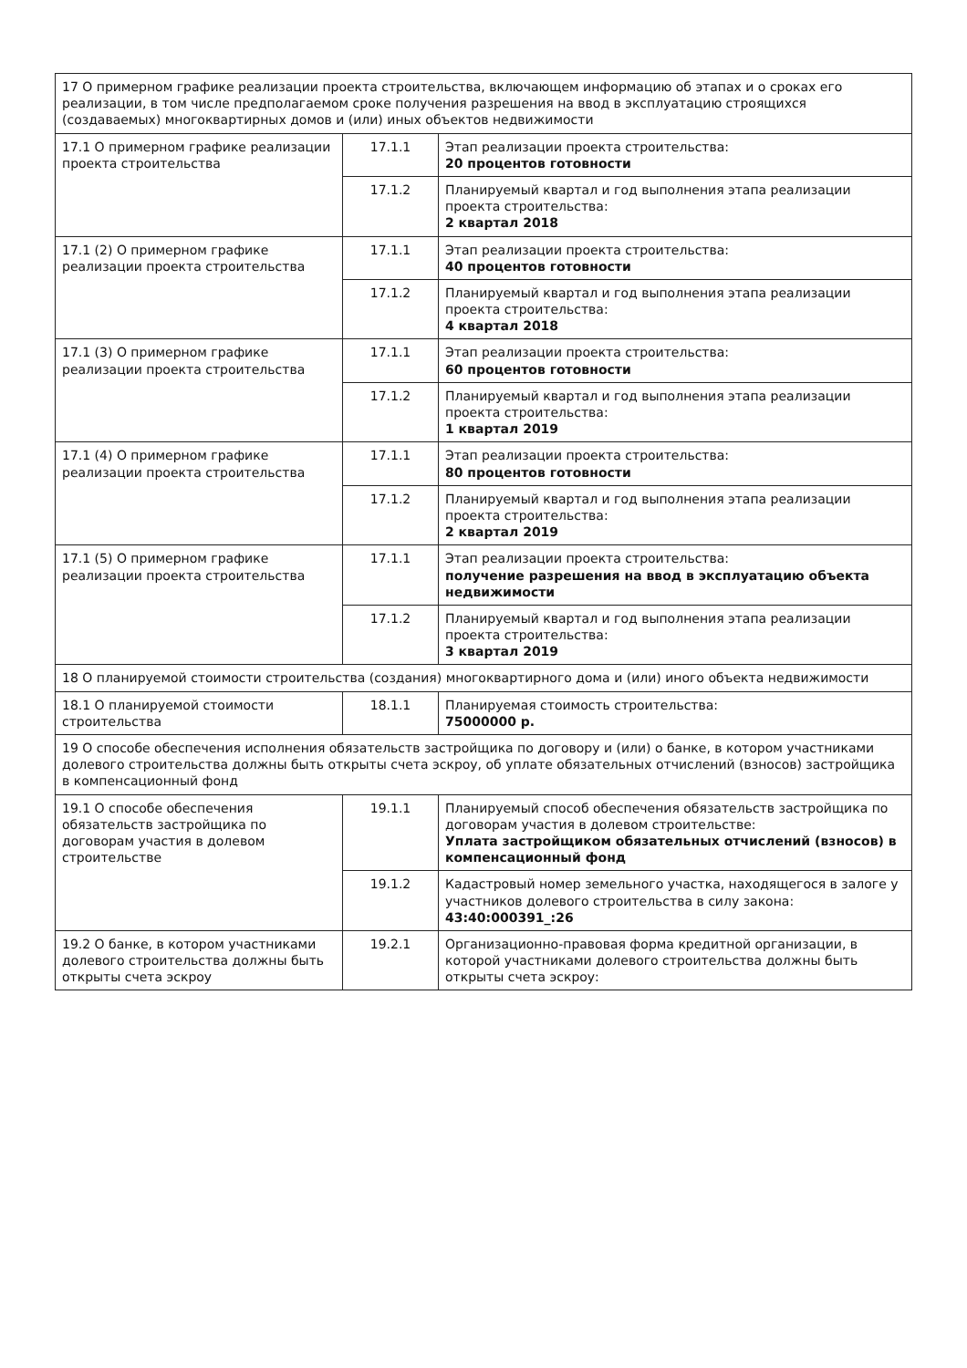| 17 О примерном графике реализации проекта строительства, включающем информацию об этапах и о сроках его реализации, в том числе предполагаемом сроке получения разрешения на ввод в эксплуатацию строящихся (создаваемых) многоквартирных домов и (или) иных объектов недвижимости | | |
| 17.1 О примерном графике реализации проекта строительства | 17.1.1 | Этап реализации проекта строительства: 20 процентов готовности |
| | 17.1.2 | Планируемый квартал и год выполнения этапа реализации проекта строительства: 2 квартал 2018 |
| 17.1 (2) О примерном графике реализации проекта строительства | 17.1.1 | Этап реализации проекта строительства: 40 процентов готовности |
| | 17.1.2 | Планируемый квартал и год выполнения этапа реализации проекта строительства: 4 квартал 2018 |
| 17.1 (3) О примерном графике реализации проекта строительства | 17.1.1 | Этап реализации проекта строительства: 60 процентов готовности |
| | 17.1.2 | Планируемый квартал и год выполнения этапа реализации проекта строительства: 1 квартал 2019 |
| 17.1 (4) О примерном графике реализации проекта строительства | 17.1.1 | Этап реализации проекта строительства: 80 процентов готовности |
| | 17.1.2 | Планируемый квартал и год выполнения этапа реализации проекта строительства: 2 квартал 2019 |
| 17.1 (5) О примерном графике реализации проекта строительства | 17.1.1 | Этап реализации проекта строительства: получение разрешения на ввод в эксплуатацию объекта недвижимости |
| | 17.1.2 | Планируемый квартал и год выполнения этапа реализации проекта строительства: 3 квартал 2019 |
| 18 О планируемой стоимости строительства (создания) многоквартирного дома и (или) иного объекта недвижимости | | |
| 18.1 О планируемой стоимости строительства | 18.1.1 | Планируемая стоимость строительства: 75000000 р. |
| 19 О способе обеспечения исполнения обязательств застройщика по договору и (или) о банке, в котором участниками долевого строительства должны быть открыты счета эскроу, об уплате обязательных отчислений (взносов) застройщика в компенсационный фонд | | |
| 19.1 О способе обеспечения обязательств застройщика по договорам участия в долевом строительстве | 19.1.1 | Планируемый способ обеспечения обязательств застройщика по договорам участия в долевом строительстве: Уплата застройщиком обязательных отчислений (взносов) в компенсационный фонд |
| | 19.1.2 | Кадастровый номер земельного участка, находящегося в залоге у участников долевого строительства в силу закона: 43:40:000391_:26 |
| 19.2 О банке, в котором участниками долевого строительства должны быть открыты счета эскроу | 19.2.1 | Организационно-правовая форма кредитной организации, в которой участниками долевого строительства должны быть открыты счета эскроу: |